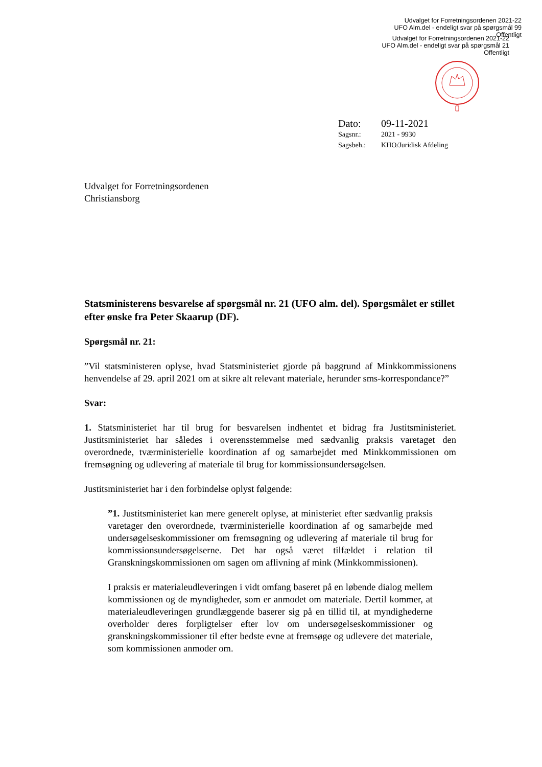Udvalget for Forretningsordenen 2021-22
UFO Alm.del - endeligt svar på spørgsmål 99
Offentligt
Udvalget for Forretningsordenen 2021-22
UFO Alm.del - endeligt svar på spørgsmål 21
Offentligt
| Dato: | 09-11-2021 |
| Sagsnr.: | 2021 - 9930 |
| Sagsbeh.: | KHO/Juridisk Afdeling |
Udvalget for Forretningsordenen
Christiansborg
Statsministerens besvarelse af spørgsmål nr. 21 (UFO alm. del). Spørgsmålet er stillet efter ønske fra Peter Skaarup (DF).
Spørgsmål nr. 21:
”Vil statsministeren oplyse, hvad Statsministeriet gjorde på baggrund af Minkkommissionens henvendelse af 29. april 2021 om at sikre alt relevant materiale, herunder sms-korrespondance?”
Svar:
1. Statsministeriet har til brug for besvarelsen indhentet et bidrag fra Justitsministeriet. Justitsministeriet har således i overensstemmelse med sædvanlig praksis varetaget den overordnede, tværministerielle koordination af og samarbejdet med Minkkommissionen om fremsøgning og udlevering af materiale til brug for kommissionsundersøgelsen.
Justitsministeriet har i den forbindelse oplyst følgende:
”1. Justitsministeriet kan mere generelt oplyse, at ministeriet efter sædvanlig praksis varetager den overordnede, tværministerielle koordination af og samarbejde med undersøgelseskommissioner om fremsøgning og udlevering af materiale til brug for kommissionsundersøgelserne. Det har også været tilfældet i relation til Granskningskommissionen om sagen om aflivning af mink (Minkkommissionen).
I praksis er materialeudleveringen i vidt omfang baseret på en løbende dialog mellem kommissionen og de myndigheder, som er anmodet om materiale. Dertil kommer, at materialeudleveringen grundlæggende baserer sig på en tillid til, at myndighederne overholder deres forpligtelser efter lov om undersøgelseskommissioner og granskningskommissioner til efter bedste evne at fremsøge og udlevere det materiale, som kommissionen anmoder om.